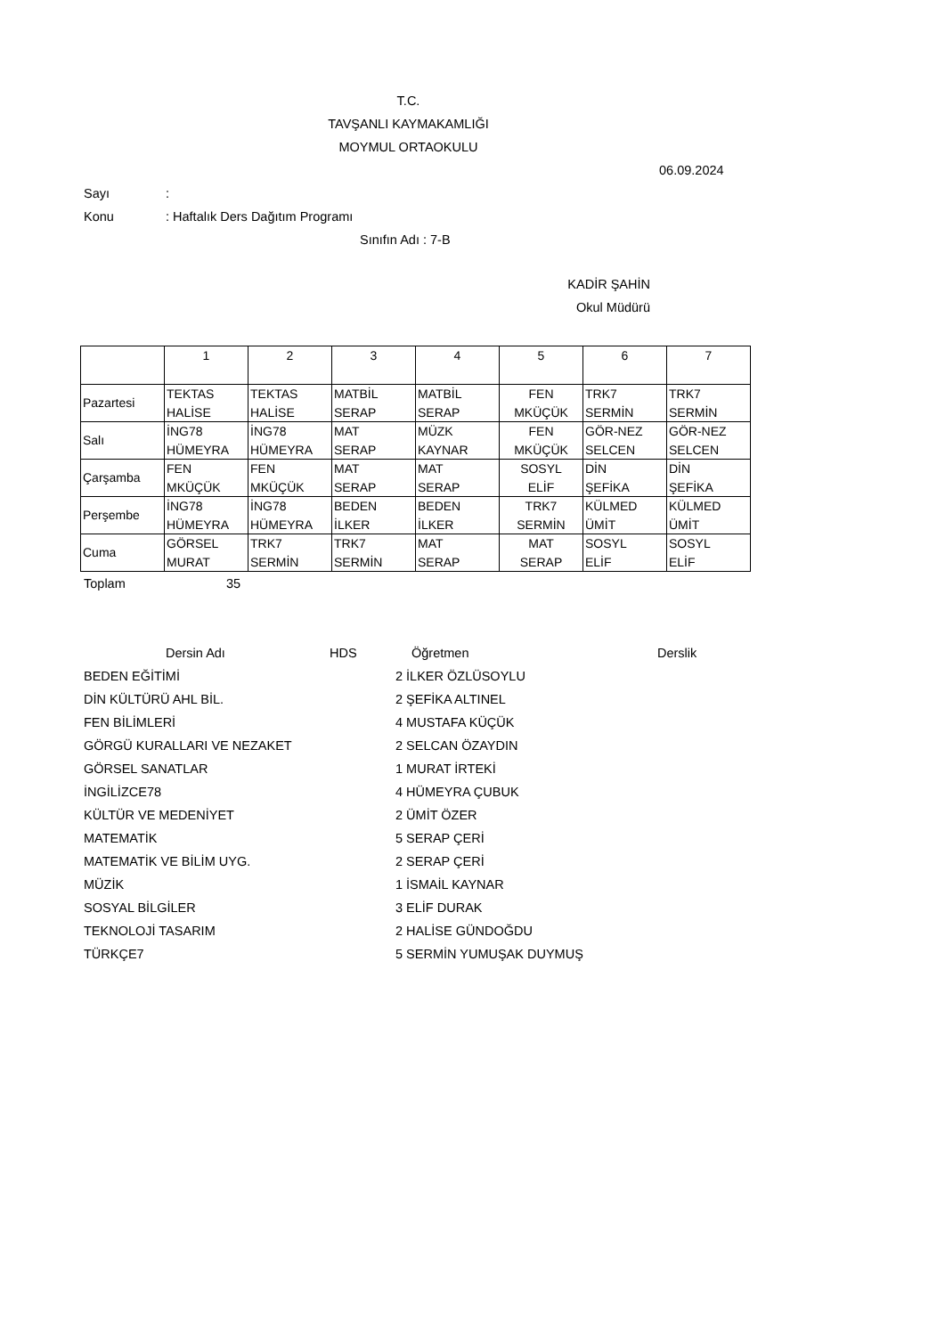T.C.
TAVŞANLI KAYMAKAMLIĞI
MOYMUL ORTAOKULU
06.09.2024
Sayı:
Konu: Haftalık Ders Dağıtım Programı
Sınıfın Adı : 7-B
KADİR ŞAHİN
Okul Müdürü
| | 1 | 2 | 3 | 4 | 5 | 6 | 7 |
| Pazartesi | TEKTAS HALİSE | TEKTAS HALİSE | MATBİL SERAP | MATBİL SERAP | FEN MKÜÇÜK | TRK7 SERMİN | TRK7 SERMİN |
| Salı | İNG78 HÜMEYRA | İNG78 HÜMEYRA | MAT SERAP | MÜZK KAYNAR | FEN MKÜÇÜK | GÖR-NEZ SELCEN | GÖR-NEZ SELCEN |
| Çarşamba | FEN MKÜÇÜK | FEN MKÜÇÜK | MAT SERAP | MAT SERAP | SOSYL ELİF | DİN ŞEFİKA | DİN ŞEFİKA |
| Perşembe | İNG78 HÜMEYRA | İNG78 HÜMEYRA | BEDEN İLKER | BEDEN İLKER | TRK7 SERMİN | KÜLMED ÜMİT | KÜLMED ÜMİT |
| Cuma | GÖRSEL MURAT | TRK7 SERMİN | TRK7 SERMİN | MAT SERAP | MAT SERAP | SOSYL ELİF | SOSYL ELİF |
Toplam 35
Dersin Adı HDS Öğretmen Derslik
BEDEN EĞİTİMİ 2 İLKER ÖZLÜSOYLU
DİN KÜLTÜRÜ AHL BİL. 2 ŞEFİKA ALTINEL
FEN BİLİMLERİ 4 MUSTAFA KÜÇÜK
GÖRGÜ KURALLARI VE NEZAKET 2 SELCAN ÖZAYDIN
GÖRSEL SANATLAR 1 MURAT İRTEKİ
İNGİLİZCE78 4 HÜMEYRA ÇUBUK
KÜLTÜR VE MEDENİYET 2 ÜMİT ÖZER
MATEMATİK 5 SERAP ÇERİ
MATEMATİK VE BİLİM UYG. 2 SERAP ÇERİ
MÜZİK 1 İSMAİL KAYNAR
SOSYAL BİLGİLER 3 ELİF DURAK
TEKNOLOJİ TASARIM 2 HALİSE GÜNDOĞDU
TÜRKÇE7 5 SERMİN YUMUŞAK DUYMUŞ